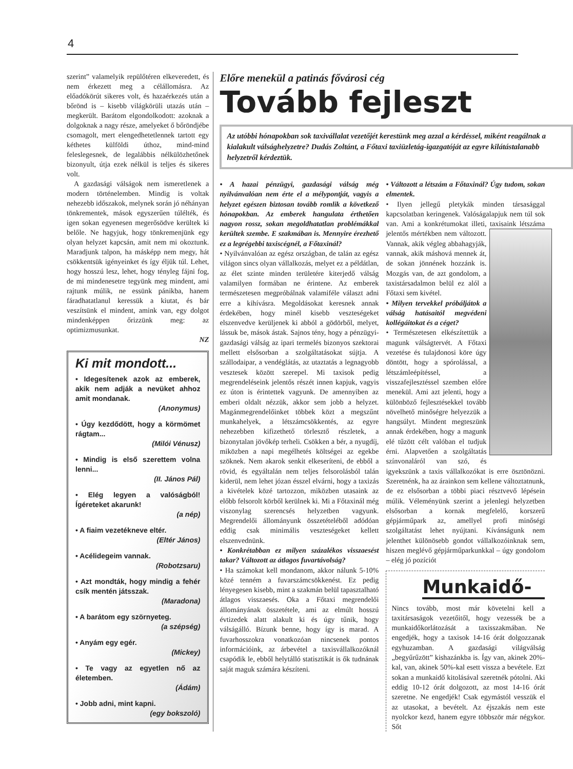4
szerint” valamelyik repülőtéren elkeveredett, és nem érkezett meg a célállomásra. Az előadókörút sikeres volt, és hazaérkezés után a bőrönd is – kisebb világkörüli utazás után – megkerült. Barátom elgondolkodott: azoknak a dolgoknak a nagy része, amelyeket ő bőröndjébe csomagolt, mert elengedhetetlennek tartott egy kéthetes külföldi úthoz, mind-mind feleslegesnek, de legalábbis nélkülözhetőnek bizonyult, útja ezek nélkül is teljes és sikeres volt.
A gazdasági válságok nem ismeretlenek a modern történelemben. Mindig is voltak nehezebb időszakok, melynek során jó néhányan tönkrementek, mások egyszerűen túlélték, és igen sokan egyenesen megerősödve kerültek ki belőle. Ne hagyjuk, hogy tönkremenjünk egy olyan helyzet kapcsán, amit nem mi okoztunk. Maradjunk talpon, ha másképp nem megy, hát csökkentsük igényeinket és így éljük túl. Lehet, hogy hosszú lesz, lehet, hogy tényleg fájni fog, de mi mindenesetre tegyünk meg mindent, ami rajtunk múlik, ne essünk pánikba, hanem fáradhatatlanul keressük a kiutat, és bár veszítsünk el mindent, amink van, egy dolgot mindenképpen őrizzünk meg: az optimizmusunkat.
NZ
Ki mit mondott...
• Idegesítenek azok az emberek, akik nem adják a nevüket ahhoz amit mondanak.
(Anonymus)
• Úgy kezdődött, hogy a körmömet rágtam...
(Milói Vénusz)
• Mindig is első szerettem volna lenni...
(II. János Pál)
• Elég legyen a valóságból! Ígéreteket akarunk!
(a nép)
• A fiaim vezetékneve eltér.
(Eltér János)
• Acélidegeim vannak.
(Robotzsaru)
• Azt mondták, hogy mindig a fehér csík mentén játsszak.
(Maradona)
• A barátom egy szörnyeteg.
(a szépség)
• Anyám egy egér.
(Mickey)
• Te vagy az egyetlen nő az életemben.
(Ádám)
• Jobb adni, mint kapni.
(egy bokszoló)
Előre menekül a patinás fővárosi cég
Tovább fejleszt
Az utóbbi hónapokban sok taxivállalat vezetőjét kerestünk meg azzal a kérdéssel, miként reagálnak a kialakult válsághelyzetre? Dudás Zoltánt, a Főtaxi taxiüzletág-igazgatóját az egyre kilátástalanabb helyzetről kérdeztük.
• A hazai pénzügyi, gazdasági válság még nyilvánvalóan nem érte el a mélypontját, vagyis a helyzet egészen biztosan tovább romlik a következő hónapokban. Az emberek hangulata érthetően nagyon rossz, sokan megoldhatatlan problémákkal kerültek szembe. E szakmában is. Mennyire érezhető ez a legrégebbi taxiscégnél, a Főtaxinál?
• Nyilvánvalóan az egész országban, de talán az egész világon sincs olyan vállalkozás, melyet ez a példátlan, az élet szinte minden területére kiterjedő válság valamilyen formában ne érintene. Az emberek természetesen megpróbálnak valamiféle választ adni erre a kihívásra. Megoldásokat keresnek annak érdekében, hogy minél kisebb veszteségeket elszenvedve kerüljenek ki abból a gödörből, melyet, lássuk be, mások ástak. Sajnos tény, hogy a pénzügyi-gazdasági válság az ipari termelés bizonyos szektorai mellett elsősorban a szolgáltatásokat sújtja. A szállodaipar, a vendéglátás, az utaztatás a legnagyobb vesztesek között szerepel. Mi taxisok pedig megrendeléseink jelentős részét innen kapjuk, vagyis ez úton is érintettek vagyunk. De amennyiben az emberi oldalt nézzük, akkor sem jobb a helyzet. Magánmegrendelőinket többek közt a megszűnt munkahelyek, a létszámcsökkentés, az egyre nehezebben kifizethető törlesztő részletek, a bizonytalan jövőkép terheli. Csökken a bér, a nyugdíj, miközben a napi megélhetés költségei az egekbe szöknek. Nem akarok senkit elkeseríteni, de ebből a rövid, és egyáltalán nem teljes felsorolásból talán kiderül, nem lehet józan ésszel elvárni, hogy a taxizás a kivételek közé tartozzon, miközben utasaink az előbb felsorolt körből kerülnek ki. Mi a Főtaxinál még viszonylag szerencsés helyzetben vagyunk. Megrendelői állományunk összetételéből adódóan eddig csak minimális veszteségeket kellett elszenvednünk.
• Konkrétabban ez milyen százalékos visszaesést takar? Változott az átlagos fuvartávolság?
• Ha számokat kell mondanom, akkor nálunk 5-10% közé tenném a fuvarszámcsökkenést. Ez pedig lényegesen kisebb, mint a szakmán belül tapasztalható átlagos visszaesés. Oka a Főtaxi megrendelői állományának összetétele, ami az elmúlt hosszú évtizedek alatt alakult ki és úgy tűnik, hogy válságálló. Bízunk benne, hogy így is marad. A fuvarhosszokra vonatkozóan nincsenek pontos információink, az árbevétel a taxisvállalkozóknál csapódik le, ebből helytálló statisztikát is ők tudnának saját maguk számára készíteni.
• Változott a létszám a Főtaxinál? Úgy tudom, sokan elmentek.
• Ilyen jellegű pletykák minden társasággal kapcsolatban keringenek. Valóságalapjuk nem túl sok van. Ami a konkrétumokat illeti, taxisaink létszáma jelentős mértékben nem változott. Vannak, akik végleg abbahagyják, vannak, akik máshová mennek át, de sokan jönnének hozzánk is. Mozgás van, de azt gondolom, a taxistársadalmon belül ez alól a Főtaxi sem kivétel.
• Milyen tervekkel próbáljátok a válság hatásaitól megvédeni kollégáitokat és a céget?
• Természetesen elkészítettük a magunk válságtervét. A Főtaxi vezetése és tulajdonosi köre úgy döntött, hogy a spórolással, a létszámleépítéssel, a visszafejlesztéssel szemben előre menekül. Ami azt jelenti, hogy a különböző fejlesztésekkel tovább növelhető minőségre helyezzük a hangsúlyt. Mindent megteszünk annak érdekében, hogy a magunk elé tűzött célt valóban el tudjuk érni. Alapvetően a szolgáltatás színvonaláról van szó, és igyekszünk a taxis vállalkozókat is erre ösztönözni. Szeretnénk, ha az árainkon sem kellene változtatnunk, de ez elsősorban a többi piaci résztvevő lépésein múlik. Véleményünk szerint a jelenlegi helyzetben elsősorban a kornak megfelelő, korszerű gépjárműpark az, amellyel profi minőségi szolgáltatást lehet nyújtani. Kívánságunk nem jelenthet különösebb gondot vállalkozóinknak sem, hiszen meglévő gépjárműparkunkkal – úgy gondolom – elég jó pozíciót
Munkaidő-
Nincs tovább, most már követelni kell a taxitársaságok vezetőitől, hogy vezessék be a munkaidőkorlátozását a taxisszakmában. Ne engedjék, hogy a taxisok 14-16 órát dolgozzanak egyhuzamban. A gazdasági világválság „begyűrűzött” kishazánkba is. Így van, akinek 20%-kal, van, akinek 50%-kal esett vissza a bevétele. Ezt sokan a munkaidő kitolásával szeretnék pótolni. Aki eddig 10-12 órát dolgozott, az most 14-16 órát szeretne. Ne engedjék! Csak egymástól vesszük el az utasokat, a bevételt. Az éjszakás nem este nyolckor kezd, hanem egyre többször már négykor. Sőt